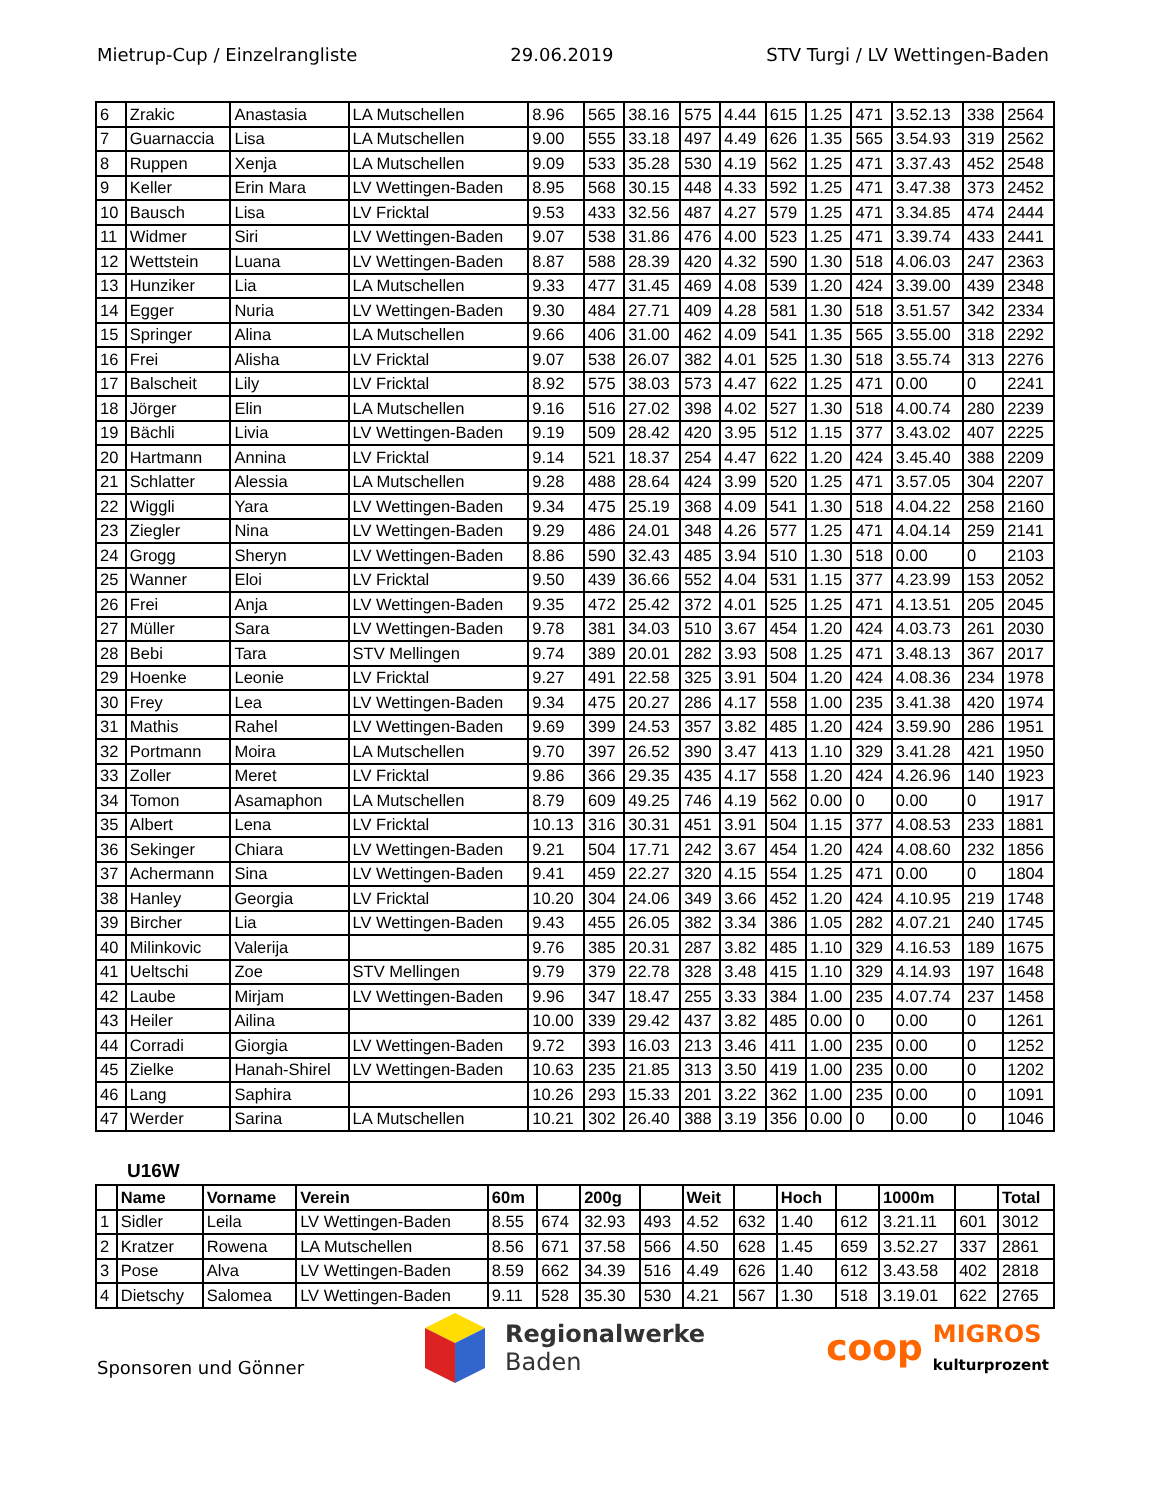Mietrup-Cup / Einzelrangliste 29.06.2019 STV Turgi / LV Wettingen-Baden
| 6 | Zrakic | Anastasia | LA Mutschellen | 8.96 | 565 | 38.16 | 575 | 4.44 | 615 | 1.25 | 471 | 3.52.13 | 338 | 2564 |
| 7 | Guarnaccia | Lisa | LA Mutschellen | 9.00 | 555 | 33.18 | 497 | 4.49 | 626 | 1.35 | 565 | 3.54.93 | 319 | 2562 |
| 8 | Ruppen | Xenja | LA Mutschellen | 9.09 | 533 | 35.28 | 530 | 4.19 | 562 | 1.25 | 471 | 3.37.43 | 452 | 2548 |
| 9 | Keller | Erin Mara | LV Wettingen-Baden | 8.95 | 568 | 30.15 | 448 | 4.33 | 592 | 1.25 | 471 | 3.47.38 | 373 | 2452 |
| 10 | Bausch | Lisa | LV Fricktal | 9.53 | 433 | 32.56 | 487 | 4.27 | 579 | 1.25 | 471 | 3.34.85 | 474 | 2444 |
| 11 | Widmer | Siri | LV Wettingen-Baden | 9.07 | 538 | 31.86 | 476 | 4.00 | 523 | 1.25 | 471 | 3.39.74 | 433 | 2441 |
| 12 | Wettstein | Luana | LV Wettingen-Baden | 8.87 | 588 | 28.39 | 420 | 4.32 | 590 | 1.30 | 518 | 4.06.03 | 247 | 2363 |
| 13 | Hunziker | Lia | LA Mutschellen | 9.33 | 477 | 31.45 | 469 | 4.08 | 539 | 1.20 | 424 | 3.39.00 | 439 | 2348 |
| 14 | Egger | Nuria | LV Wettingen-Baden | 9.30 | 484 | 27.71 | 409 | 4.28 | 581 | 1.30 | 518 | 3.51.57 | 342 | 2334 |
| 15 | Springer | Alina | LA Mutschellen | 9.66 | 406 | 31.00 | 462 | 4.09 | 541 | 1.35 | 565 | 3.55.00 | 318 | 2292 |
| 16 | Frei | Alisha | LV Fricktal | 9.07 | 538 | 26.07 | 382 | 4.01 | 525 | 1.30 | 518 | 3.55.74 | 313 | 2276 |
| 17 | Balscheit | Lily | LV Fricktal | 8.92 | 575 | 38.03 | 573 | 4.47 | 622 | 1.25 | 471 | 0.00 | 0 | 2241 |
| 18 | Jörger | Elin | LA Mutschellen | 9.16 | 516 | 27.02 | 398 | 4.02 | 527 | 1.30 | 518 | 4.00.74 | 280 | 2239 |
| 19 | Bächli | Livia | LV Wettingen-Baden | 9.19 | 509 | 28.42 | 420 | 3.95 | 512 | 1.15 | 377 | 3.43.02 | 407 | 2225 |
| 20 | Hartmann | Annina | LV Fricktal | 9.14 | 521 | 18.37 | 254 | 4.47 | 622 | 1.20 | 424 | 3.45.40 | 388 | 2209 |
| 21 | Schlatter | Alessia | LA Mutschellen | 9.28 | 488 | 28.64 | 424 | 3.99 | 520 | 1.25 | 471 | 3.57.05 | 304 | 2207 |
| 22 | Wiggli | Yara | LV Wettingen-Baden | 9.34 | 475 | 25.19 | 368 | 4.09 | 541 | 1.30 | 518 | 4.04.22 | 258 | 2160 |
| 23 | Ziegler | Nina | LV Wettingen-Baden | 9.29 | 486 | 24.01 | 348 | 4.26 | 577 | 1.25 | 471 | 4.04.14 | 259 | 2141 |
| 24 | Grogg | Sheryn | LV Wettingen-Baden | 8.86 | 590 | 32.43 | 485 | 3.94 | 510 | 1.30 | 518 | 0.00 | 0 | 2103 |
| 25 | Wanner | Eloi | LV Fricktal | 9.50 | 439 | 36.66 | 552 | 4.04 | 531 | 1.15 | 377 | 4.23.99 | 153 | 2052 |
| 26 | Frei | Anja | LV Wettingen-Baden | 9.35 | 472 | 25.42 | 372 | 4.01 | 525 | 1.25 | 471 | 4.13.51 | 205 | 2045 |
| 27 | Müller | Sara | LV Wettingen-Baden | 9.78 | 381 | 34.03 | 510 | 3.67 | 454 | 1.20 | 424 | 4.03.73 | 261 | 2030 |
| 28 | Bebi | Tara | STV Mellingen | 9.74 | 389 | 20.01 | 282 | 3.93 | 508 | 1.25 | 471 | 3.48.13 | 367 | 2017 |
| 29 | Hoenke | Leonie | LV Fricktal | 9.27 | 491 | 22.58 | 325 | 3.91 | 504 | 1.20 | 424 | 4.08.36 | 234 | 1978 |
| 30 | Frey | Lea | LV Wettingen-Baden | 9.34 | 475 | 20.27 | 286 | 4.17 | 558 | 1.00 | 235 | 3.41.38 | 420 | 1974 |
| 31 | Mathis | Rahel | LV Wettingen-Baden | 9.69 | 399 | 24.53 | 357 | 3.82 | 485 | 1.20 | 424 | 3.59.90 | 286 | 1951 |
| 32 | Portmann | Moira | LA Mutschellen | 9.70 | 397 | 26.52 | 390 | 3.47 | 413 | 1.10 | 329 | 3.41.28 | 421 | 1950 |
| 33 | Zoller | Meret | LV Fricktal | 9.86 | 366 | 29.35 | 435 | 4.17 | 558 | 1.20 | 424 | 4.26.96 | 140 | 1923 |
| 34 | Tomon | Asamaphon | LA Mutschellen | 8.79 | 609 | 49.25 | 746 | 4.19 | 562 | 0.00 | 0 | 0.00 | 0 | 1917 |
| 35 | Albert | Lena | LV Fricktal | 10.13 | 316 | 30.31 | 451 | 3.91 | 504 | 1.15 | 377 | 4.08.53 | 233 | 1881 |
| 36 | Sekinger | Chiara | LV Wettingen-Baden | 9.21 | 504 | 17.71 | 242 | 3.67 | 454 | 1.20 | 424 | 4.08.60 | 232 | 1856 |
| 37 | Achermann | Sina | LV Wettingen-Baden | 9.41 | 459 | 22.27 | 320 | 4.15 | 554 | 1.25 | 471 | 0.00 | 0 | 1804 |
| 38 | Hanley | Georgia | LV Fricktal | 10.20 | 304 | 24.06 | 349 | 3.66 | 452 | 1.20 | 424 | 4.10.95 | 219 | 1748 |
| 39 | Bircher | Lia | LV Wettingen-Baden | 9.43 | 455 | 26.05 | 382 | 3.34 | 386 | 1.05 | 282 | 4.07.21 | 240 | 1745 |
| 40 | Milinkovic | Valerija | | 9.76 | 385 | 20.31 | 287 | 3.82 | 485 | 1.10 | 329 | 4.16.53 | 189 | 1675 |
| 41 | Ueltschi | Zoe | STV Mellingen | 9.79 | 379 | 22.78 | 328 | 3.48 | 415 | 1.10 | 329 | 4.14.93 | 197 | 1648 |
| 42 | Laube | Mirjam | LV Wettingen-Baden | 9.96 | 347 | 18.47 | 255 | 3.33 | 384 | 1.00 | 235 | 4.07.74 | 237 | 1458 |
| 43 | Heiler | Ailina | | 10.00 | 339 | 29.42 | 437 | 3.82 | 485 | 0.00 | 0 | 0.00 | 0 | 1261 |
| 44 | Corradi | Giorgia | LV Wettingen-Baden | 9.72 | 393 | 16.03 | 213 | 3.46 | 411 | 1.00 | 235 | 0.00 | 0 | 1252 |
| 45 | Zielke | Hanah-Shirel | LV Wettingen-Baden | 10.63 | 235 | 21.85 | 313 | 3.50 | 419 | 1.00 | 235 | 0.00 | 0 | 1202 |
| 46 | Lang | Saphira | | 10.26 | 293 | 15.33 | 201 | 3.22 | 362 | 1.00 | 235 | 0.00 | 0 | 1091 |
| 47 | Werder | Sarina | LA Mutschellen | 10.21 | 302 | 26.40 | 388 | 3.19 | 356 | 0.00 | 0 | 0.00 | 0 | 1046 |
U16W
| | Name | Vorname | Verein | 60m | | 200g | | Weit | | Hoch | | 1000m | | Total |
| --- | --- | --- | --- | --- | --- | --- | --- | --- | --- | --- | --- | --- | --- | --- |
| 1 | Sidler | Leila | LV Wettingen-Baden | 8.55 | 674 | 32.93 | 493 | 4.52 | 632 | 1.40 | 612 | 3.21.11 | 601 | 3012 |
| 2 | Kratzer | Rowena | LA Mutschellen | 8.56 | 671 | 37.58 | 566 | 4.50 | 628 | 1.45 | 659 | 3.52.27 | 337 | 2861 |
| 3 | Pose | Alva | LV Wettingen-Baden | 8.59 | 662 | 34.39 | 516 | 4.49 | 626 | 1.40 | 612 | 3.43.58 | 402 | 2818 |
| 4 | Dietschy | Salomea | LV Wettingen-Baden | 9.11 | 528 | 35.30 | 530 | 4.21 | 567 | 1.30 | 518 | 3.19.01 | 622 | 2765 |
Sponsoren und Gönner
Regionalwerke
Baden
coop
MIGROS
kulturprozent